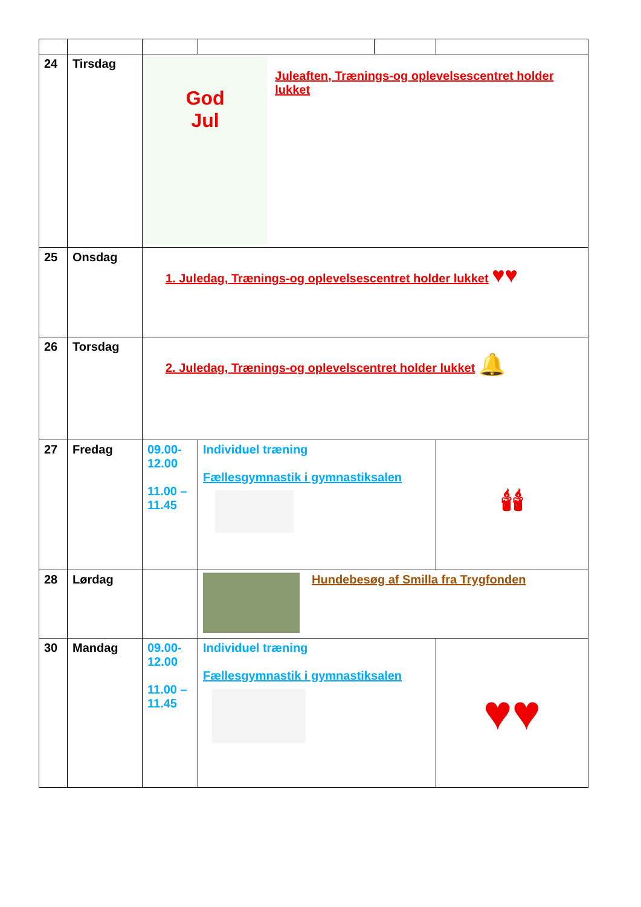| 24 | Tirsdag | God Jul Juleaften, Trænings-og oplevelsescentret holder lukket | | | |
| 25 | Onsdag | 1. Juledag, Trænings-og oplevelsescentret holder lukket ♥♥ | | | |
| 26 | Torsdag | 2. Juledag, Trænings-og oplevelscentret holder lukket 🔔 | | | |
| 27 | Fredag | 09.00- 12.00 11.00 – 11.45 | Individuel træning Fællesgymnastik i gymnastiksalen | | 🕯🕯 |
| 28 | Lørdag | | Hundebesøg af Smilla fra Trygfonden | | |
| 30 | Mandag | 09.00- 12.00 11.00 – 11.45 | Individuel træning Fællesgymnastik i gymnastiksalen | | ♥♥ |